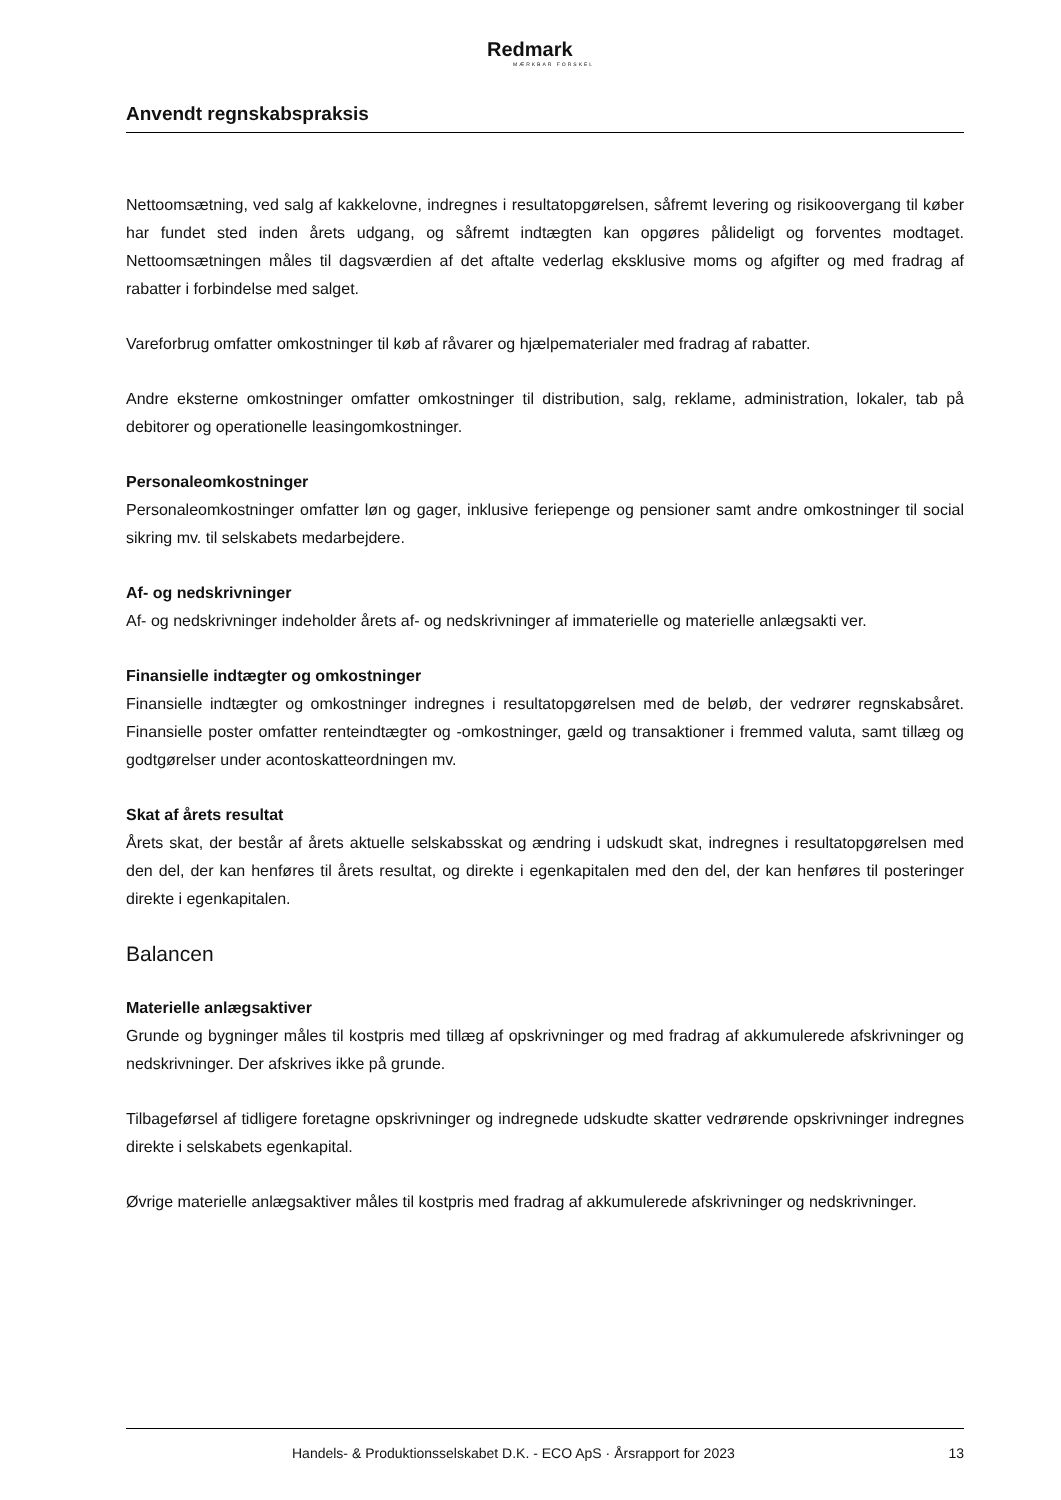Redmark
MÆRKBAR FORSKEL
Anvendt regnskabspraksis
Nettoomsætning, ved salg af kakkelovne, indregnes i resultatopgørelsen, såfremt levering og risikoovergang til køber har fundet sted inden årets udgang, og såfremt indtægten kan opgøres pålideligt og forventes modtaget. Nettoomsætningen måles til dagsværdien af det aftalte vederlag eksklusive moms og afgifter og med fradrag af rabatter i forbindelse med salget.
Vareforbrug omfatter omkostninger til køb af råvarer og hjælpematerialer med fradrag af rabatter.
Andre eksterne omkostninger omfatter omkostninger til distribution, salg, reklame, administration, lokaler, tab på debitorer og operationelle leasingomkostninger.
Personaleomkostninger
Personaleomkostninger omfatter løn og gager, inklusive feriepenge og pensioner samt andre omkostninger til social sikring mv. til selskabets medarbejdere.
Af- og nedskrivninger
Af- og nedskrivninger indeholder årets af- og nedskrivninger af immaterielle og materielle anlægsakti ver.
Finansielle indtægter og omkostninger
Finansielle indtægter og omkostninger indregnes i resultatopgørelsen med de beløb, der vedrører regnskabsåret. Finansielle poster omfatter renteindtægter og -omkostninger, gæld og transaktioner i fremmed valuta, samt tillæg og godtgørelser under acontoskatteordningen mv.
Skat af årets resultat
Årets skat, der består af årets aktuelle selskabsskat og ændring i udskudt skat, indregnes i resultatopgørelsen med den del, der kan henføres til årets resultat, og direkte i egenkapitalen med den del, der kan henføres til posteringer direkte i egenkapitalen.
Balancen
Materielle anlægsaktiver
Grunde og bygninger måles til kostpris med tillæg af opskrivninger og med fradrag af akkumulerede afskrivninger og nedskrivninger. Der afskrives ikke på grunde.
Tilbageførsel af tidligere foretagne opskrivninger og indregnede udskudte skatter vedrørende opskrivninger indregnes direkte i selskabets egenkapital.
Øvrige materielle anlægsaktiver måles til kostpris med fradrag af akkumulerede afskrivninger og nedskrivninger.
Handels- & Produktionsselskabet D.K. - ECO ApS · Årsrapport for 2023 13